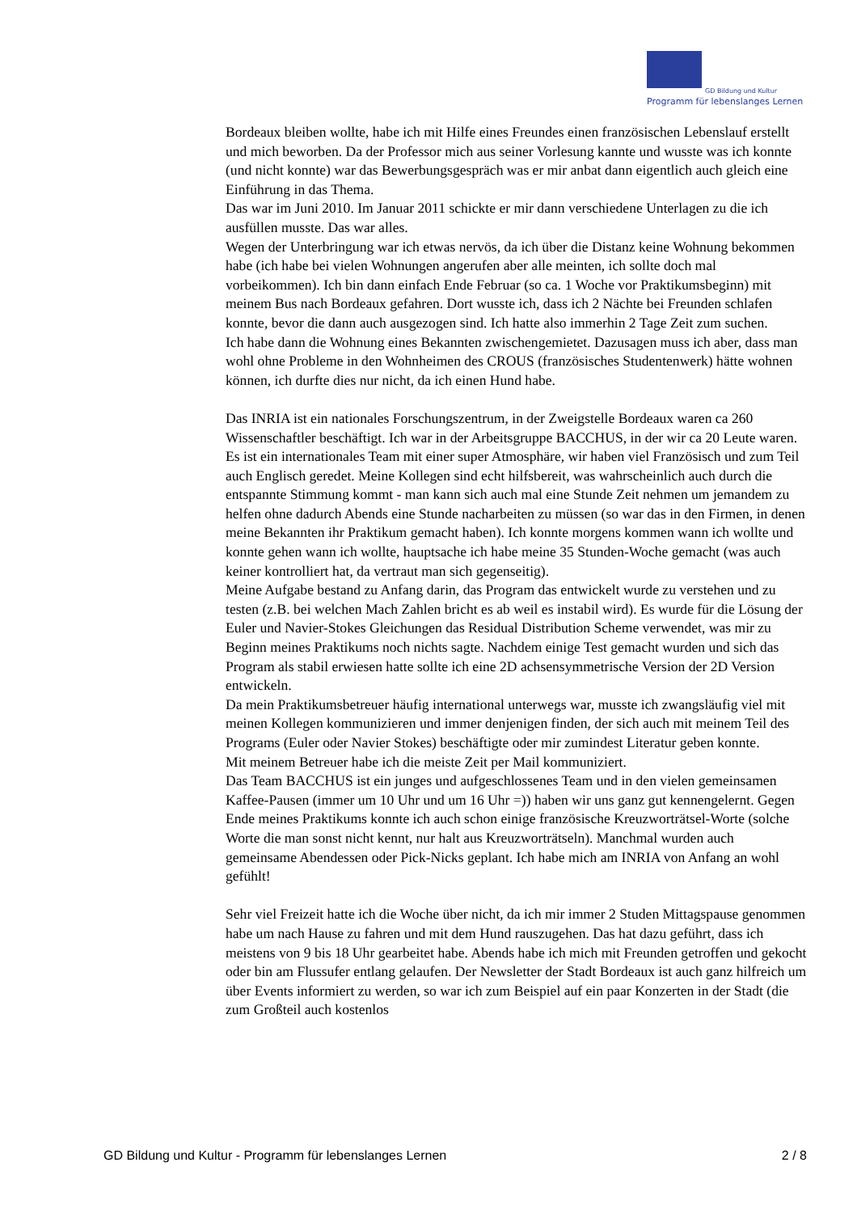GD Bildung und Kultur
Programm für lebenslanges Lernen
Bordeaux bleiben wollte, habe ich mit Hilfe eines Freundes einen französischen Lebenslauf erstellt und mich beworben. Da der Professor mich aus seiner Vorlesung kannte und wusste was ich konnte (und nicht konnte) war das Bewerbungsgespräch was er mir anbat dann eigentlich auch gleich eine Einführung in das Thema.
Das war im Juni 2010. Im Januar 2011 schickte er mir dann verschiedene Unterlagen zu die ich ausfüllen musste. Das war alles.
Wegen der Unterbringung war ich etwas nervös, da ich über die Distanz keine Wohnung bekommen habe (ich habe bei vielen Wohnungen angerufen aber alle meinten, ich sollte doch mal vorbeikommen). Ich bin dann einfach Ende Februar (so ca. 1 Woche vor Praktikumsbeginn) mit meinem Bus nach Bordeaux gefahren. Dort wusste ich, dass ich 2 Nächte bei Freunden schlafen konnte, bevor die dann auch ausgezogen sind. Ich hatte also immerhin 2 Tage Zeit zum suchen.
Ich habe dann die Wohnung eines Bekannten zwischengemietet. Dazusagen muss ich aber, dass man wohl ohne Probleme in den Wohnheimen des CROUS (französisches Studentenwerk) hätte wohnen können, ich durfte dies nur nicht, da ich einen Hund habe.
Das INRIA ist ein nationales Forschungszentrum, in der Zweigstelle Bordeaux waren ca 260 Wissenschaftler beschäftigt. Ich war in der Arbeitsgruppe BACCHUS, in der wir ca 20 Leute waren. Es ist ein internationales Team mit einer super Atmosphäre, wir haben viel Französisch und zum Teil auch Englisch geredet. Meine Kollegen sind echt hilfsbereit, was wahrscheinlich auch durch die entspannte Stimmung kommt - man kann sich auch mal eine Stunde Zeit nehmen um jemandem zu helfen ohne dadurch Abends eine Stunde nacharbeiten zu müssen (so war das in den Firmen, in denen meine Bekannten ihr Praktikum gemacht haben). Ich konnte morgens kommen wann ich wollte und konnte gehen wann ich wollte, hauptsache ich habe meine 35 Stunden-Woche gemacht (was auch keiner kontrolliert hat, da vertraut man sich gegenseitig).
Meine Aufgabe bestand zu Anfang darin, das Program das entwickelt wurde zu verstehen und zu testen (z.B. bei welchen Mach Zahlen bricht es ab weil es instabil wird). Es wurde für die Lösung der Euler und Navier-Stokes Gleichungen das Residual Distribution Scheme verwendet, was mir zu Beginn meines Praktikums noch nichts sagte. Nachdem einige Test gemacht wurden und sich das Program als stabil erwiesen hatte sollte ich eine 2D achsensymmetrische Version der 2D Version entwickeln.
Da mein Praktikumsbetreuer häufig international unterwegs war, musste ich zwangsläufig viel mit meinen Kollegen kommunizieren und immer denjenigen finden, der sich auch mit meinem Teil des Programs (Euler oder Navier Stokes) beschäftigte oder mir zumindest Literatur geben konnte.
Mit meinem Betreuer habe ich die meiste Zeit per Mail kommuniziert.
Das Team BACCHUS ist ein junges und aufgeschlossenes Team und in den vielen gemeinsamen Kaffee-Pausen (immer um 10 Uhr und um 16 Uhr =)) haben wir uns ganz gut kennengelernt. Gegen Ende meines Praktikums konnte ich auch schon einige französische Kreuzworträtsel-Worte (solche Worte die man sonst nicht kennt, nur halt aus Kreuzworträtseln). Manchmal wurden auch gemeinsame Abendessen oder Pick-Nicks geplant. Ich habe mich am INRIA von Anfang an wohl gefühlt!
Sehr viel Freizeit hatte ich die Woche über nicht, da ich mir immer 2 Studen Mittagspause genommen habe um nach Hause zu fahren und mit dem Hund rauszugehen. Das hat dazu geführt, dass ich meistens von 9 bis 18 Uhr gearbeitet habe. Abends habe ich mich mit Freunden getroffen und gekocht oder bin am Flussufer entlang gelaufen. Der Newsletter der Stadt Bordeaux ist auch ganz hilfreich um über Events informiert zu werden, so war ich zum Beispiel auf ein paar Konzerten in der Stadt (die zum Großteil auch kostenlos
GD Bildung und Kultur - Programm für lebenslanges Lernen 2 / 8